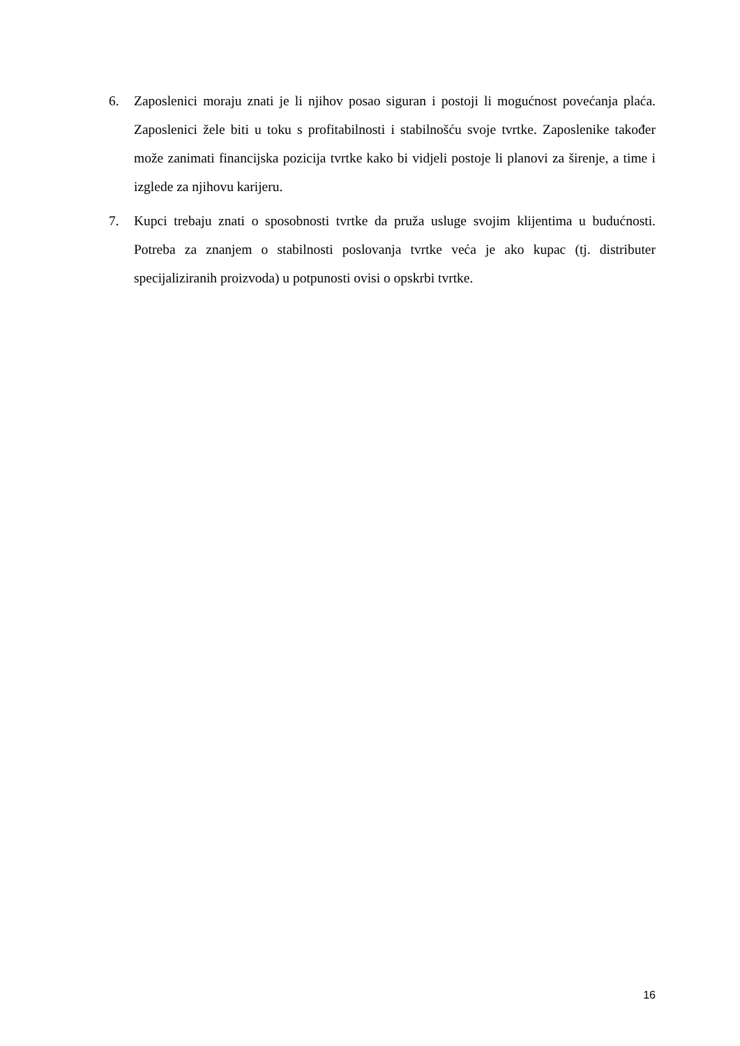6. Zaposlenici moraju znati je li njihov posao siguran i postoji li mogućnost povećanja plaća. Zaposlenici žele biti u toku s profitabilnosti i stabilnošću svoje tvrtke. Zaposlenike također može zanimati financijska pozicija tvrtke kako bi vidjeli postoje li planovi za širenje, a time i izglede za njihovu karijeru.
7. Kupci trebaju znati o sposobnosti tvrtke da pruža usluge svojim klijentima u budućnosti. Potreba za znanjem o stabilnosti poslovanja tvrtke veća je ako kupac (tj. distributer specijaliziranih proizvoda) u potpunosti ovisi o opskrbi tvrtke.
16